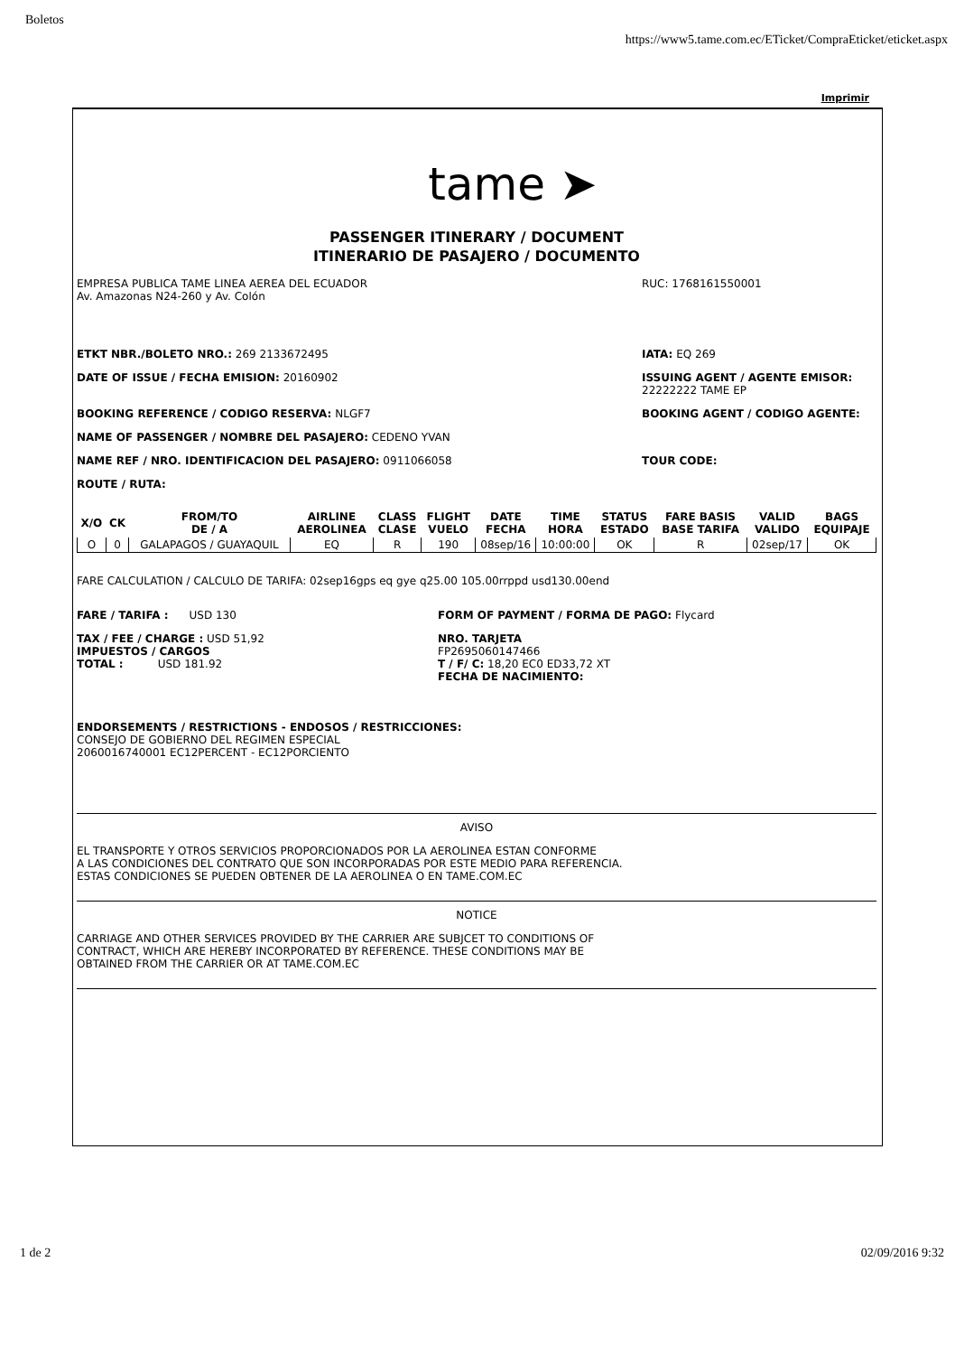Boletos https://www5.tame.com.ec/ETicket/CompraEticket/eticket.aspx
Imprimir
tame ➤
PASSENGER ITINERARY / DOCUMENT
ITINERARIO DE PASAJERO / DOCUMENTO
EMPRESA PUBLICA TAME LINEA AEREA DEL ECUADOR
Av. Amazonas N24-260 y Av. Colón RUC: 1768161550001
ETKT NBR./BOLETO NRO.: 269 2133672495 IATA: EQ 269
DATE OF ISSUE / FECHA EMISION: 20160902 ISSUING AGENT / AGENTE EMISOR: 22222222 TAME EP
BOOKING REFERENCE / CODIGO RESERVA: NLGF7 BOOKING AGENT / CODIGO AGENTE:
NAME OF PASSENGER / NOMBRE DEL PASAJERO: CEDENO YVAN
NAME REF / NRO. IDENTIFICACION DEL PASAJERO: 0911066058 TOUR CODE:
ROUTE / RUTA:
| X/O | CK | FROM/TO DE / A | AIRLINE AEROLINEA | CLASS CLASE | FLIGHT VUELO | DATE FECHA | TIME HORA | STATUS ESTADO | FARE BASIS BASE TARIFA | VALID VALIDO | BAGS EQUIPAJE |
| --- | --- | --- | --- | --- | --- | --- | --- | --- | --- | --- | --- |
| O | 0 | GALAPAGOS / GUAYAQUIL | EQ | R | 190 | 08sep/16 | 10:00:00 | OK | R | 02sep/17 | OK |
FARE CALCULATION / CALCULO DE TARIFA: 02sep16gps eq gye q25.00 105.00rrppd usd130.00end
FARE / TARIFA : USD 130
TAX / FEE / CHARGE : USD 51,92
IMPUESTOS / CARGOS
TOTAL : USD 181.92
FORM OF PAYMENT / FORMA DE PAGO: Flycard
NRO. TARJETA
FP2695060147466
T / F/ C: 18,20 EC0 ED33,72 XT
FECHA DE NACIMIENTO:
ENDORSEMENTS / RESTRICTIONS - ENDOSOS / RESTRICCIONES:
CONSEJO DE GOBIERNO DEL REGIMEN ESPECIAL
2060016740001 EC12PERCENT - EC12PORCIENTO
AVISO
EL TRANSPORTE Y OTROS SERVICIOS PROPORCIONADOS POR LA AEROLINEA ESTAN CONFORME
A LAS CONDICIONES DEL CONTRATO QUE SON INCORPORADAS POR ESTE MEDIO PARA REFERENCIA.
ESTAS CONDICIONES SE PUEDEN OBTENER DE LA AEROLINEA O EN TAME.COM.EC
NOTICE
CARRIAGE AND OTHER SERVICES PROVIDED BY THE CARRIER ARE SUBJCET TO CONDITIONS OF
CONTRACT, WHICH ARE HEREBY INCORPORATED BY REFERENCE. THESE CONDITIONS MAY BE
OBTAINED FROM THE CARRIER OR AT TAME.COM.EC
1 de 2 02/09/2016 9:32